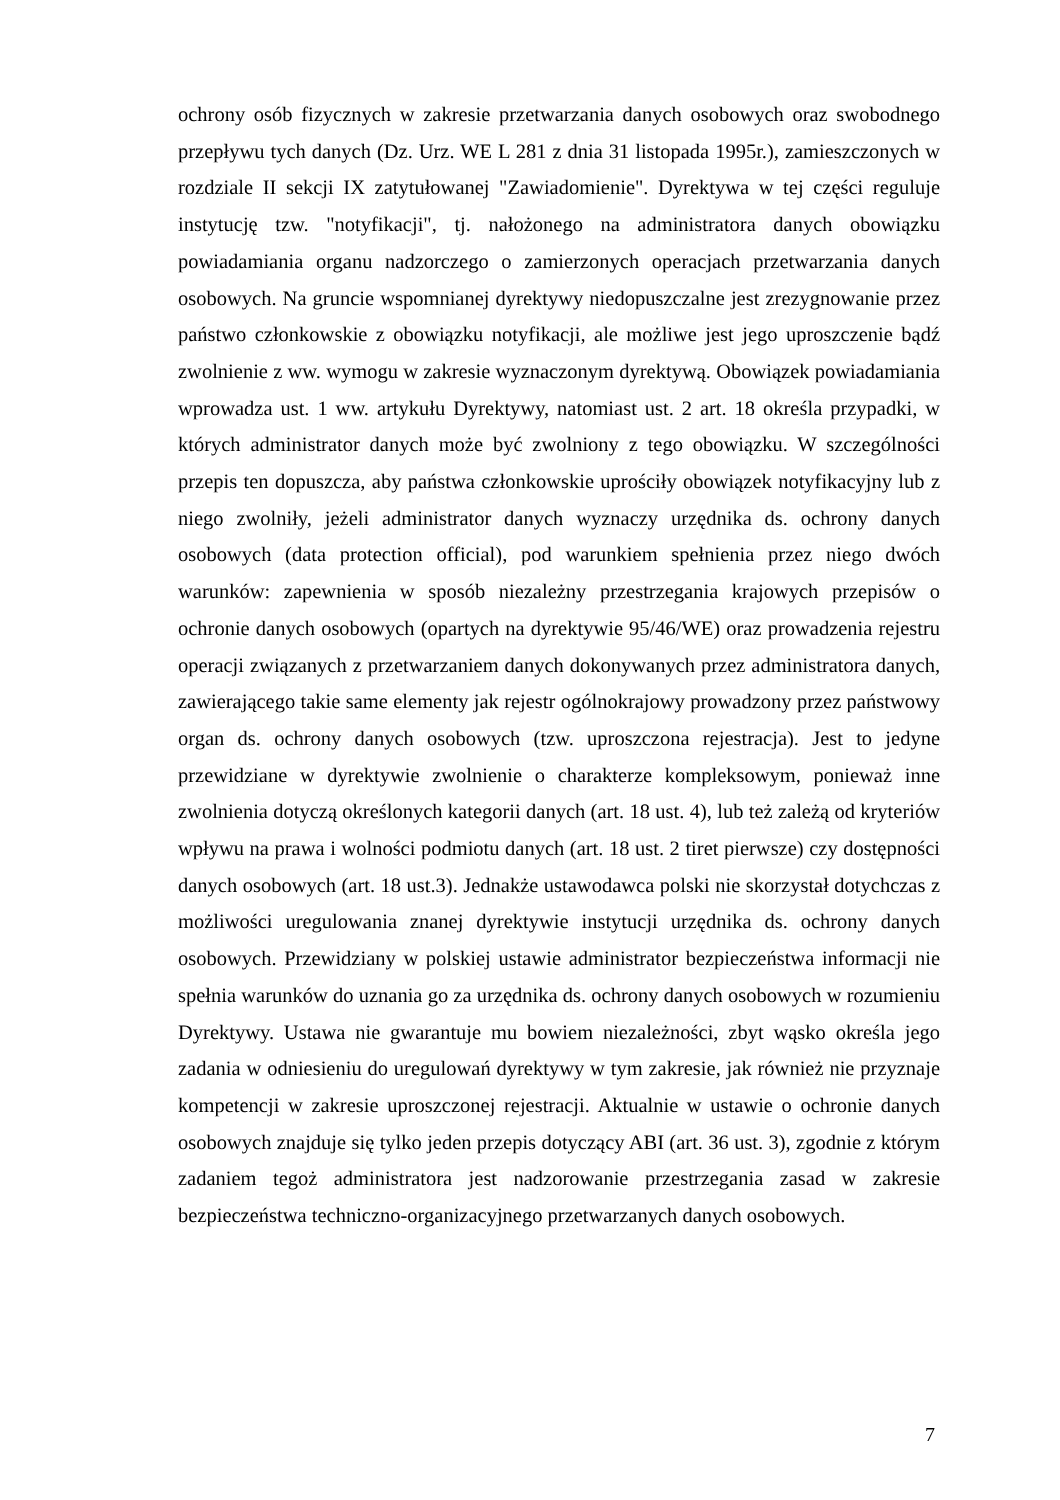ochrony osób fizycznych w zakresie przetwarzania danych osobowych oraz swobodnego przepływu tych danych (Dz. Urz. WE L 281 z dnia 31 listopada 1995r.), zamieszczonych w rozdziale II sekcji IX zatytułowanej "Zawiadomienie". Dyrektywa w tej części reguluje instytucję tzw. "notyfikacji", tj. nałożonego na administratora danych obowiązku powiadamiania organu nadzorczego o zamierzonych operacjach przetwarzania danych osobowych. Na gruncie wspomnianej dyrektywy niedopuszczalne jest zrezygnowanie przez państwo członkowskie z obowiązku notyfikacji, ale możliwe jest jego uproszczenie bądź zwolnienie z ww. wymogu w zakresie wyznaczonym dyrektywą. Obowiązek powiadamiania wprowadza ust. 1 ww. artykułu Dyrektywy, natomiast ust. 2 art. 18 określa przypadki, w których administrator danych może być zwolniony z tego obowiązku. W szczególności przepis ten dopuszcza, aby państwa członkowskie uprościły obowiązek notyfikacyjny lub z niego zwolniły, jeżeli administrator danych wyznaczy urzędnika ds. ochrony danych osobowych (data protection official), pod warunkiem spełnienia przez niego dwóch warunków: zapewnienia w sposób niezależny przestrzegania krajowych przepisów o ochronie danych osobowych (opartych na dyrektywie 95/46/WE) oraz prowadzenia rejestru operacji związanych z przetwarzaniem danych dokonywanych przez administratora danych, zawierającego takie same elementy jak rejestr ogólnokrajowy prowadzony przez państwowy organ ds. ochrony danych osobowych (tzw. uproszczona rejestracja). Jest to jedyne przewidziane w dyrektywie zwolnienie o charakterze kompleksowym, ponieważ inne zwolnienia dotyczą określonych kategorii danych (art. 18 ust. 4), lub też zależą od kryteriów wpływu na prawa i wolności podmiotu danych (art. 18 ust. 2 tiret pierwsze) czy dostępności danych osobowych (art. 18 ust.3). Jednakże ustawodawca polski nie skorzystał dotychczas z możliwości uregulowania znanej dyrektywie instytucji urzędnika ds. ochrony danych osobowych. Przewidziany w polskiej ustawie administrator bezpieczeństwa informacji nie spełnia warunków do uznania go za urzędnika ds. ochrony danych osobowych w rozumieniu Dyrektywy. Ustawa nie gwarantuje mu bowiem niezależności, zbyt wąsko określa jego zadania w odniesieniu do uregulowań dyrektywy w tym zakresie, jak również nie przyznaje kompetencji w zakresie uproszczonej rejestracji. Aktualnie w ustawie o ochronie danych osobowych znajduje się tylko jeden przepis dotyczący ABI (art. 36 ust. 3), zgodnie z którym zadaniem tegoż administratora jest nadzorowanie przestrzegania zasad w zakresie bezpieczeństwa techniczno-organizacyjnego przetwarzanych danych osobowych.
7